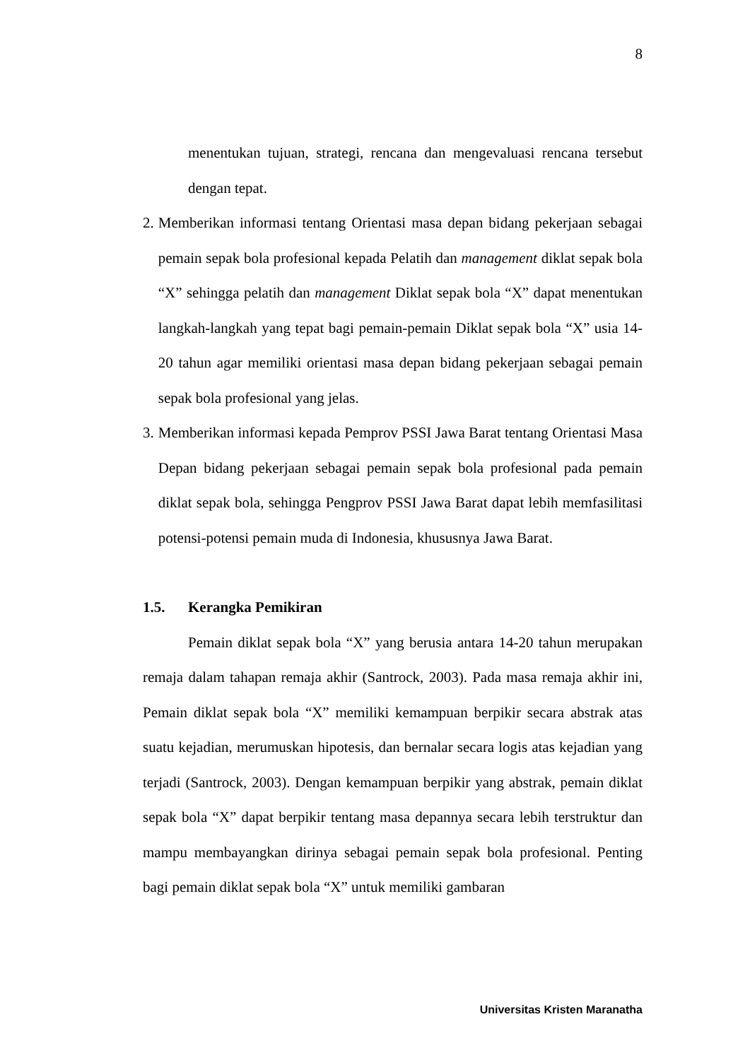8
menentukan tujuan, strategi, rencana dan mengevaluasi rencana tersebut dengan tepat.
2. Memberikan informasi tentang Orientasi masa depan bidang pekerjaan sebagai pemain sepak bola profesional kepada Pelatih dan management diklat sepak bola “X” sehingga pelatih dan management Diklat sepak bola “X” dapat menentukan langkah-langkah yang tepat bagi pemain-pemain Diklat sepak bola “X” usia 14-20 tahun agar memiliki orientasi masa depan bidang pekerjaan sebagai pemain sepak bola profesional yang jelas.
3. Memberikan informasi kepada Pemprov PSSI Jawa Barat tentang Orientasi Masa Depan bidang pekerjaan sebagai pemain sepak bola profesional pada pemain diklat sepak bola, sehingga Pengprov PSSI Jawa Barat dapat lebih memfasilitasi potensi-potensi pemain muda di Indonesia, khususnya Jawa Barat.
1.5. Kerangka Pemikiran
Pemain diklat sepak bola “X” yang berusia antara 14-20 tahun merupakan remaja dalam tahapan remaja akhir (Santrock, 2003). Pada masa remaja akhir ini, Pemain diklat sepak bola “X” memiliki kemampuan berpikir secara abstrak atas suatu kejadian, merumuskan hipotesis, dan bernalar secara logis atas kejadian yang terjadi (Santrock, 2003). Dengan kemampuan berpikir yang abstrak, pemain diklat sepak bola “X” dapat berpikir tentang masa depannya secara lebih terstruktur dan mampu membayangkan dirinya sebagai pemain sepak bola profesional. Penting bagi pemain diklat sepak bola “X” untuk memiliki gambaran
Universitas Kristen Maranatha